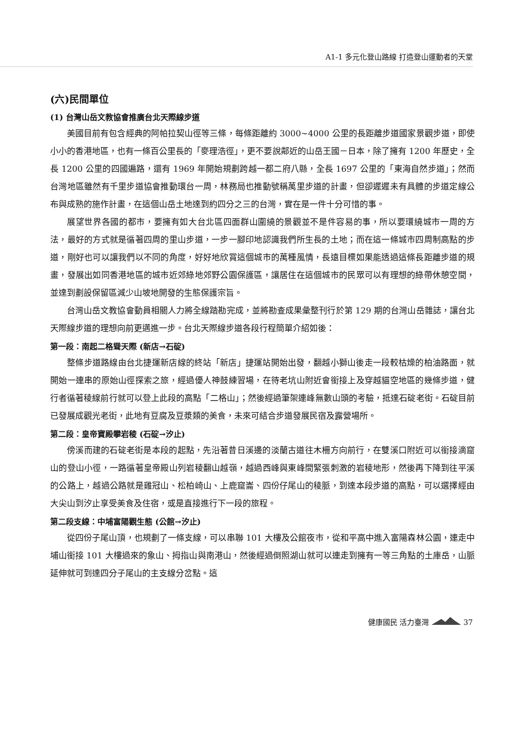A1-1 多元化登山路線 打造登山運動者的天堂
(六)民間單位
(1) 台灣山岳文教協會推廣台北天際線步道
美國目前有包含經典的阿帕拉契山徑等三條，每條距離約 3000~4000 公里的長距離步道國家景觀步道，即使小小的香港地區，也有一條百公里長的「麥理浩徑」，更不要說鄰近的山岳王國－日本，除了擁有 1200 年歷史，全長 1200 公里的四國遍路，還有 1969 年開始規劃跨越一都二府八縣，全長 1697 公里的「東海自然步道」；然而台灣地區雖然有千里步道協會推動環台一周，林務局也推動號稱萬里步道的計畫，但卻遲遲未有具體的步道定線公布與成熟的施作計畫，在這個山岳土地達到約四分之三的台灣，實在是一件十分可惜的事。
展望世界各國的都市，要擁有如大台北區四面群山圍繞的景觀並不是件容易的事，所以要環繞城市一周的方法，最好的方式就是循著四周的里山步道，一步一腳印地認識我們所生長的土地；而在這一條城市四周制高點的步道，剛好也可以讓我們以不同的角度，好好地欣賞這個城市的萬種風情，長遠目標如果能透過這條長距離步道的規畫，發展出如同香港地區的城市近郊綠地郊野公園保護區，讓居住在這個城市的民眾可以有理想的綠帶休憩空間，並達到劃設保留區減少山坡地開發的生態保護宗旨。
台灣山岳文教協會動員相關人力將全線踏勘完成，並將勘查成果彙整刊行於第 129 期的台灣山岳雜誌，讓台北天際線步道的理想向前更邁進一步。台北天際線步道各段行程簡單介紹如後：
第一段：南起二格聳天際 (新店→石碇)
整條步道路線由台北捷運新店線的終站「新店」捷運站開始出發，翻越小獅山後走一段較枯燥的柏油路面，就開始一連串的原始山徑探索之旅，經過優人神鼓練習場，在待老坑山附近會銜接上及穿越貓空地區的幾條步道，健行者循著稜線前行就可以登上此段的高點「二格山」；然後經過筆架連峰無數山頭的考驗，抵達石碇老街。石碇目前已發展成觀光老街，此地有豆腐及豆漿類的美食，未來可結合步道發展民宿及露營場所。
第二段：皇帝寶殿攀岩稜 (石碇→汐止)
傍溪而建的石碇老街是本段的起點，先沿著昔日溪邊的淡蘭古道往木柵方向前行，在雙溪口附近可以銜接滴窟山的登山小徑，一路循著皇帝殿山列岩稜翻山越嶺，越過西峰與東峰間緊張刺激的岩稜地形，然後再下降到往平溪的公路上，越過公路就是雞冠山、松柏崎山、上鹿窟崙、四份仔尾山的稜脈，到達本段步道的高點，可以選擇經由大尖山到汐止享受美食及住宿，或是直接進行下一段的旅程。
第二段支線：中埔富陽觀生態 (公館→汐止)
從四份子尾山頂，也規劃了一條支線，可以串聯 101 大樓及公館夜市，從和平高中進入富陽森林公園，連走中埔山銜接 101 大樓過來的象山、拇指山與南港山，然後經過倒照湖山就可以連走到擁有一等三角點的土庫岳，山脈延伸就可到達四分子尾山的主支線分岔點。這
健康國民 活力臺灣 37